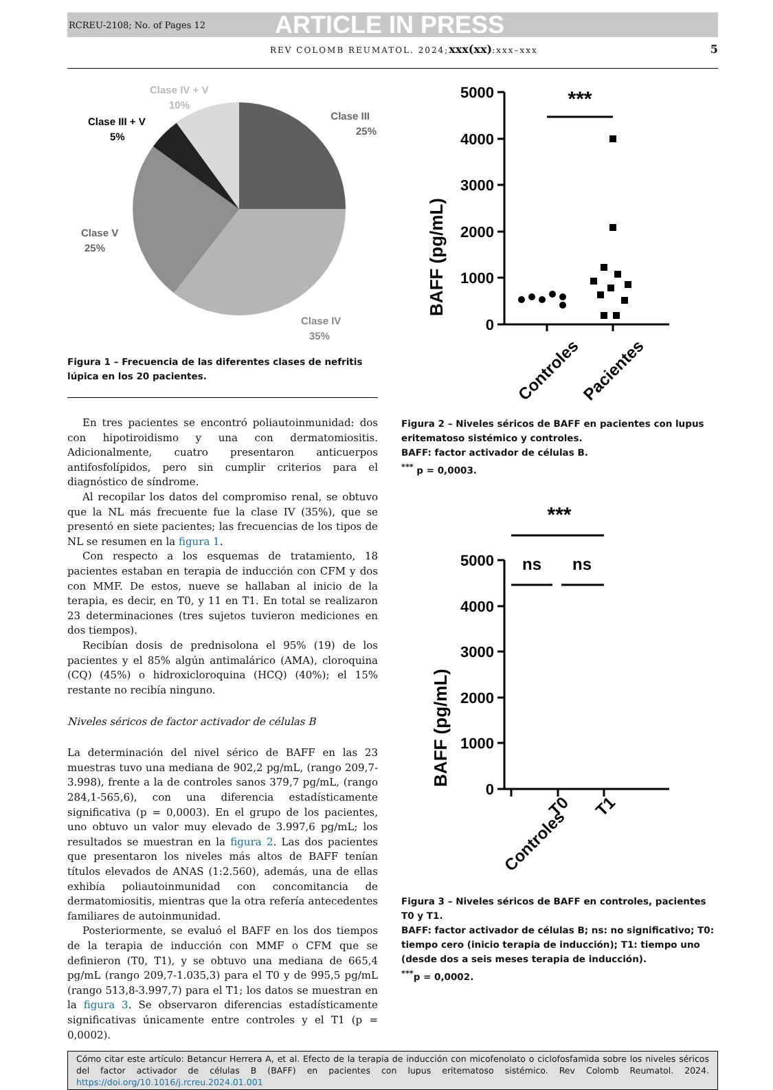RCREU-2108; No. of Pages 12 ARTICLE IN PRESS
REV COLOMB REUMATOL. 2024;xxx(xx):xxx–xxx 5
Clase III
25%
Clase V
25%
Clase IV
35%
Clase III + V
5%
Clase IV + V
10%
Figura 1 – Frecuencia de las diferentes clases de nefritis lúpica en los 20 pacientes.
En tres pacientes se encontró poliautoinmunidad: dos con hipotiroidismo y una con dermatomiositis. Adicionalmente, cuatro presentaron anticuerpos antifosfolípidos, pero sin cumplir criterios para el diagnóstico de síndrome.
Al recopilar los datos del compromiso renal, se obtuvo que la NL más frecuente fue la clase IV (35%), que se presentó en siete pacientes; las frecuencias de los tipos de NL se resumen en la figura 1.
Con respecto a los esquemas de tratamiento, 18 pacientes estaban en terapia de inducción con CFM y dos con MMF. De estos, nueve se hallaban al inicio de la terapia, es decir, en T0, y 11 en T1. En total se realizaron 23 determinaciones (tres sujetos tuvieron mediciones en dos tiempos).
Recibían dosis de prednisolona el 95% (19) de los pacientes y el 85% algún antimalárico (AMA), cloroquina (CQ) (45%) o hidroxicloroquina (HCQ) (40%); el 15% restante no recibía ninguno.
Niveles séricos de factor activador de células B
La determinación del nivel sérico de BAFF en las 23 muestras tuvo una mediana de 902,2 pg/mL, (rango 209,7-3.998), frente a la de controles sanos 379,7 pg/mL, (rango 284,1-565,6), con una diferencia estadísticamente significativa (p = 0,0003). En el grupo de los pacientes, uno obtuvo un valor muy elevado de 3.997,6 pg/mL; los resultados se muestran en la figura 2. Las dos pacientes que presentaron los niveles más altos de BAFF tenían títulos elevados de ANAS (1:2.560), además, una de ellas exhibía poliautoinmunidad con concomitancia de dermatomiositis, mientras que la otra refería antecedentes familiares de autoinmunidad.
Posteriormente, se evaluó el BAFF en los dos tiempos de la terapia de inducción con MMF o CFM que se definieron (T0, T1), y se obtuvo una mediana de 665,4 pg/mL (rango 209,7-1.035,3) para el T0 y de 995,5 pg/mL (rango 513,8-3.997,7) para el T1; los datos se muestran en la figura 3. Se observaron diferencias estadísticamente significativas únicamente entre controles y el T1 (p = 0,0002).
BAFF (pg/mL)
5000
4000
3000
2000
1000
0
***
Controles
Pacientes
Figura 2 – Niveles séricos de BAFF en pacientes con lupus eritematoso sistémico y controles.
BAFF: factor activador de células B.
<sup>***</sup> p = 0,0003.
***
ns
ns
BAFF (pg/mL)
5000
4000
3000
2000
1000
0
Controles
T0
T1
Figura 3 – Niveles séricos de BAFF en controles, pacientes T0 y T1.
BAFF: factor activador de células B; ns: no significativo; T0: tiempo cero (inicio terapia de inducción); T1: tiempo uno (desde dos a seis meses terapia de inducción).
<sup>***</sup> p = 0,0002.
Cómo citar este artículo: Betancur Herrera A, et al. Efecto de la terapia de inducción con micofenolato o ciclofosfamida sobre los niveles séricos del factor activador de células B (BAFF) en pacientes con lupus eritematoso sistémico. Rev Colomb Reumatol. 2024. https://doi.org/10.1016/j.rcreu.2024.01.001